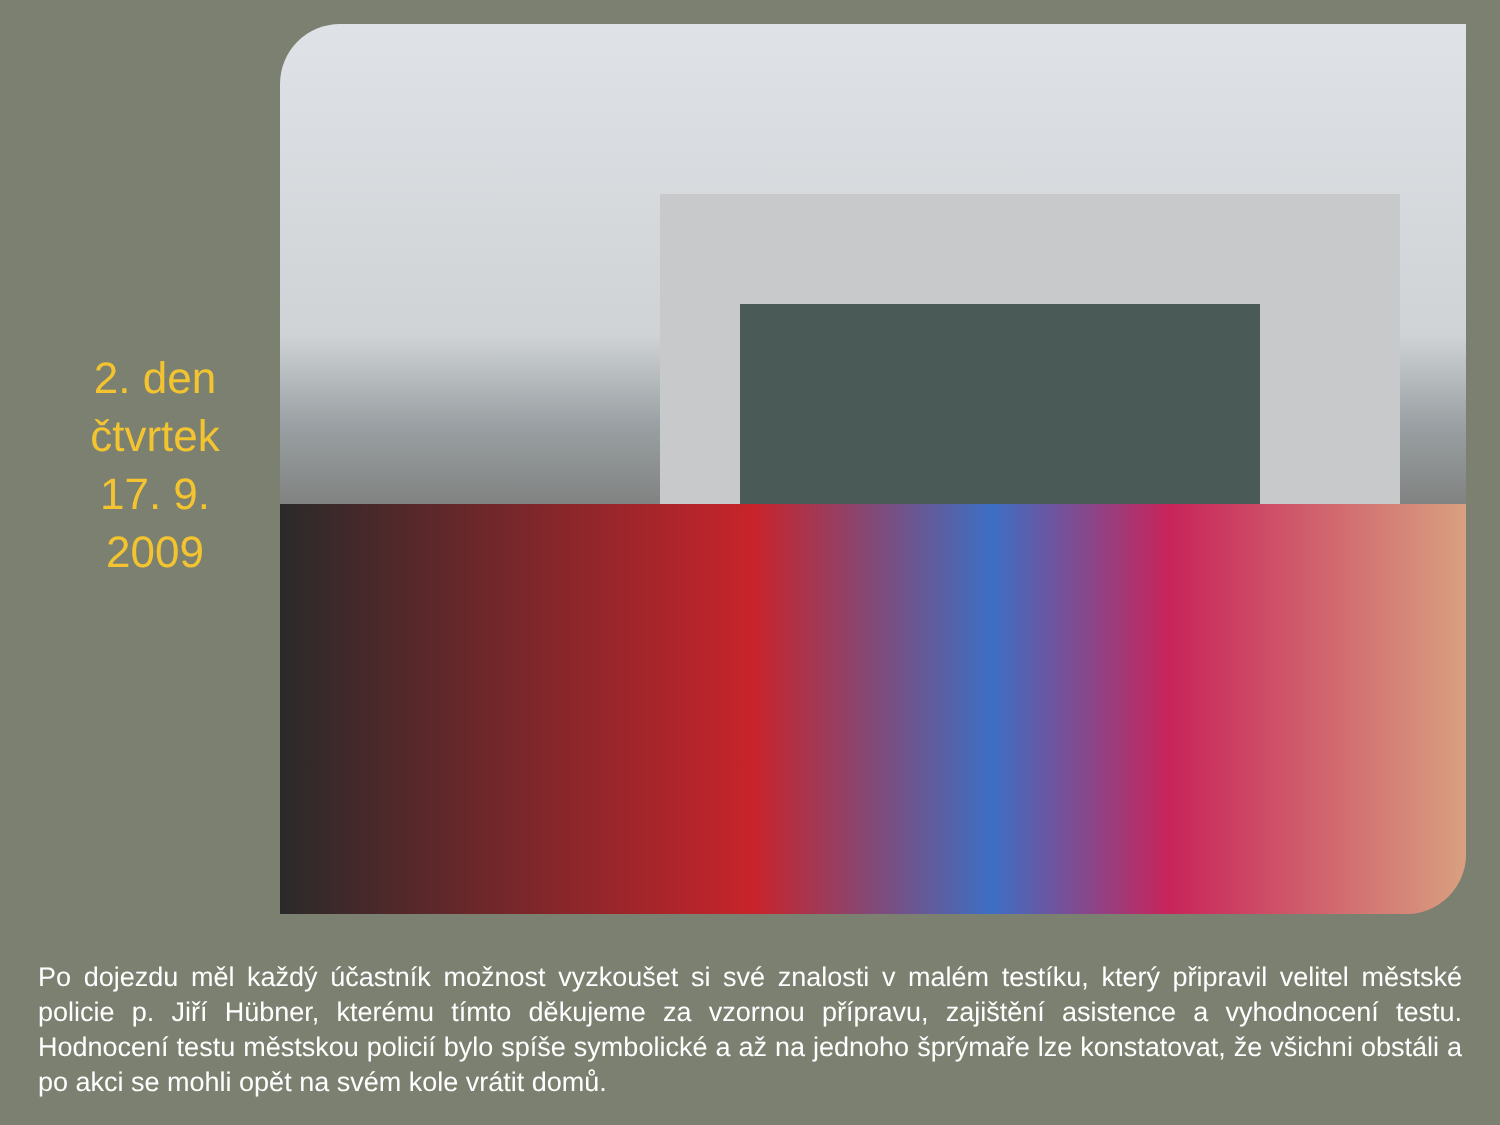2. den
čtvrtek
17. 9.
2009
Po dojezdu měl každý účastník možnost vyzkoušet si své znalosti v malém testíku, který připravil velitel městské policie p. Jiří Hübner, kterému tímto děkujeme za vzornou přípravu, zajištění asistence a vyhodnocení testu. Hodnocení testu městskou policií bylo spíše symbolické a až na jednoho šprýmaře lze konstatovat, že všichni obstáli a po akci se mohli opět na svém kole vrátit domů.